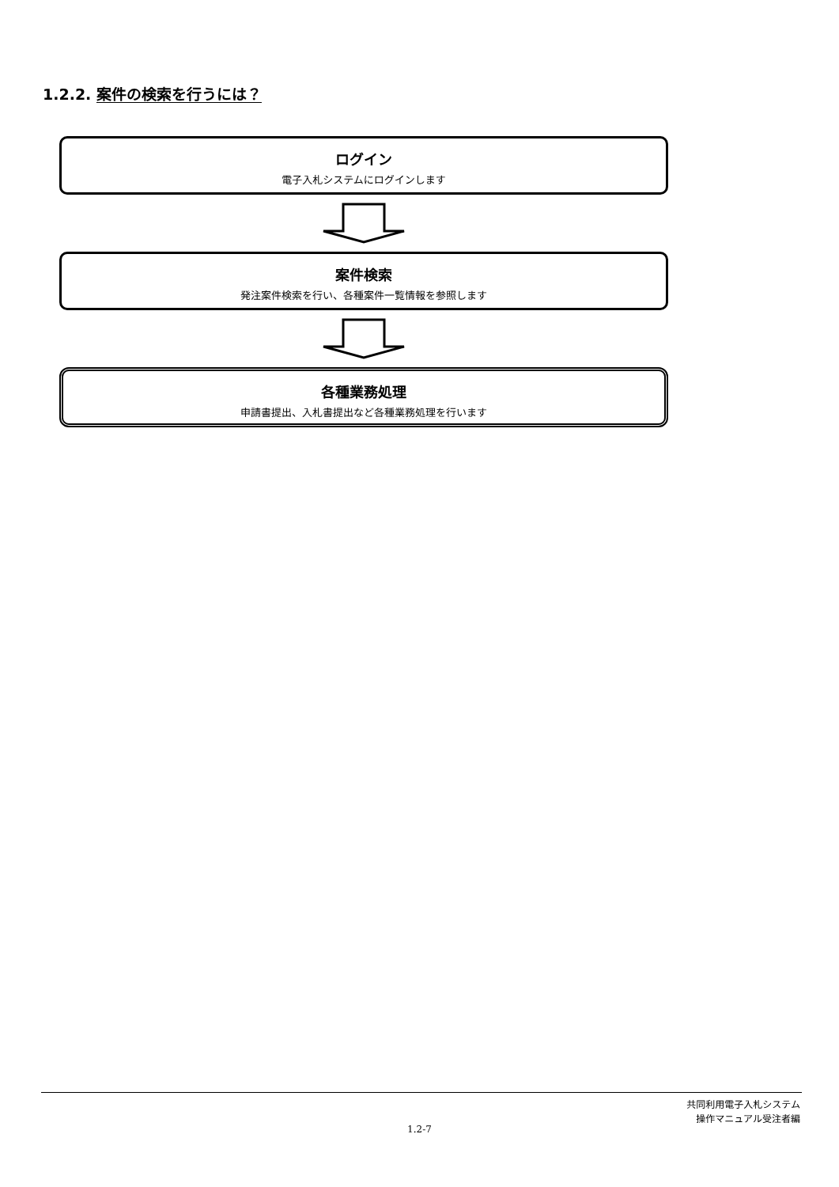1.2.2. 案件の検索を行うには？
ログイン
電子入札システムにログインします
案件検索
発注案件検索を行い、各種案件一覧情報を参照します
各種業務処理
申請書提出、入札書提出など各種業務処理を行います
共同利用電子入札システム
操作マニュアル受注者編
1.2-7